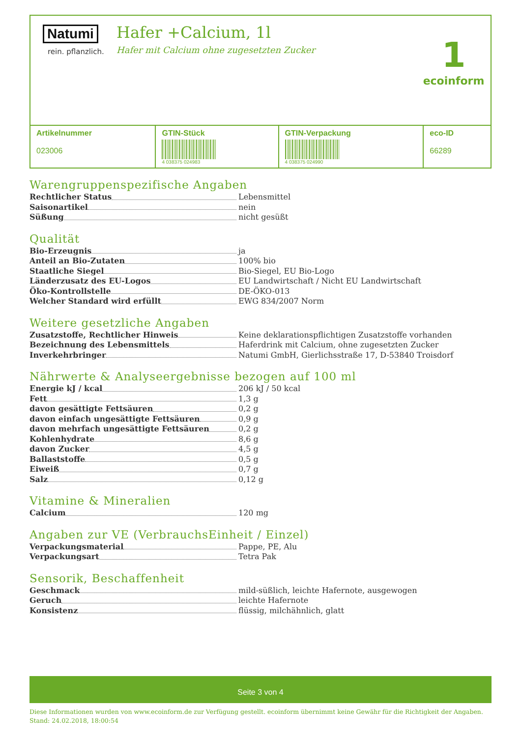Natumi
rein. pflanzlich.
Hafer +Calcium, 1l
Hafer mit Calcium ohne zugesetzten Zucker
1
ecoinform
| Artikelnummer 023006 | GTIN-Stück 4 038375 024983 | GTIN-Verpackung 4 038375 024990 | eco-ID 66289 |
Warengruppenspezifische Angaben
Rechtlicher Status Lebensmittel
Saisonartikel nein
Süßung nicht gesüßt
Qualität
Bio-Erzeugnis ja
Anteil an Bio-Zutaten 100% bio
Staatliche Siegel Bio-Siegel, EU Bio-Logo
Länderzusatz des EU-Logos EU Landwirtschaft / Nicht EU Landwirtschaft
Öko-Kontrollstelle DE-ÖKO-013
Welcher Standard wird erfüllt EWG 834/2007 Norm
Weitere gesetzliche Angaben
Zusatzstoffe, Rechtlicher Hinweis Keine deklarationspflichtigen Zusatzstoffe vorhanden
Bezeichnung des Lebensmittels Haferdrink mit Calcium, ohne zugesetzten Zucker
Inverkehrbringer Natumi GmbH, Gierlichsstraße 17, D-53840 Troisdorf
Nährwerte & Analyseergebnisse bezogen auf 100 ml
Energie kJ / kcal 206 kJ / 50 kcal
Fett 1,3 g
davon gesättigte Fettsäuren 0,2 g
davon einfach ungesättigte Fettsäuren 0,9 g
davon mehrfach ungesättigte Fettsäuren 0,2 g
Kohlenhydrate 8,6 g
davon Zucker 4,5 g
Ballaststoffe 0,5 g
Eiweiß 0,7 g
Salz 0,12 g
Vitamine & Mineralien
Calcium 120 mg
Angaben zur VE (VerbrauchsEinheit / Einzel)
Verpackungsmaterial Pappe, PE, Alu
Verpackungsart Tetra Pak
Sensorik, Beschaffenheit
Geschmack mild-süßlich, leichte Hafernote, ausgewogen
Geruch leichte Hafernote
Konsistenz flüssig, milchähnlich, glatt
Seite 3 von 4
Diese Informationen wurden von www.ecoinform.de zur Verfügung gestellt. ecoinform übernimmt keine Gewähr für die Richtigkeit der Angaben.
Stand: 24.02.2018, 18:00:54